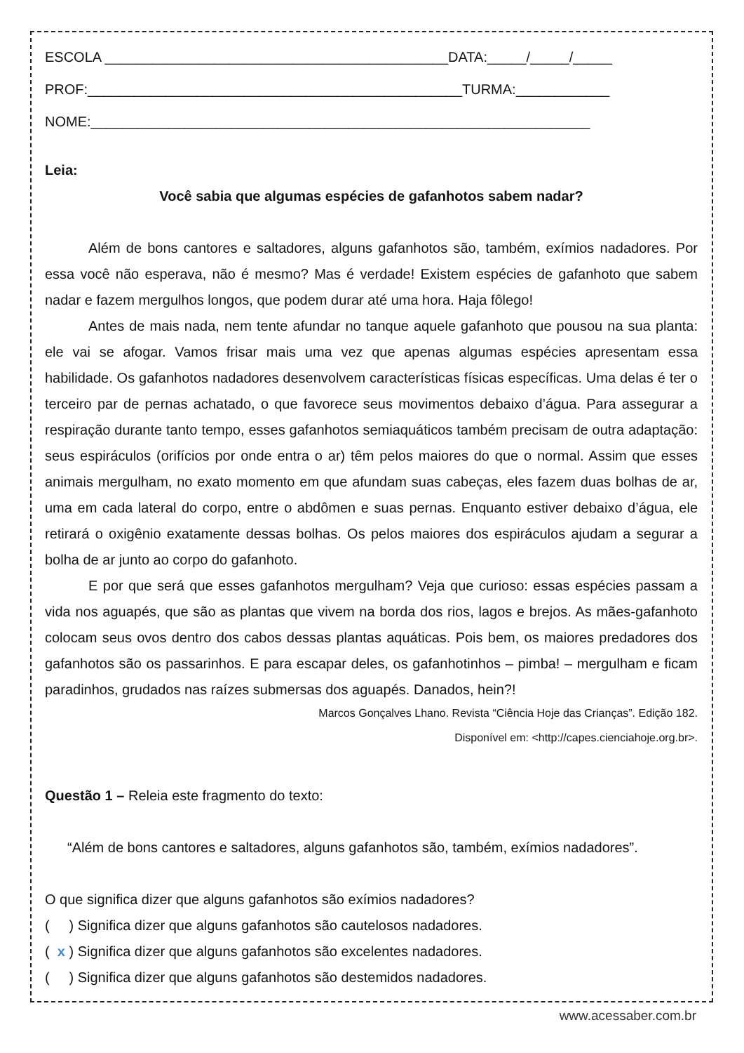ESCOLA ____________________________________________DATA:_____/_____/_____
PROF:________________________________________________TURMA:____________
NOME:________________________________________________________________
Leia:
Você sabia que algumas espécies de gafanhotos sabem nadar?
Além de bons cantores e saltadores, alguns gafanhotos são, também, exímios nadadores. Por essa você não esperava, não é mesmo? Mas é verdade! Existem espécies de gafanhoto que sabem nadar e fazem mergulhos longos, que podem durar até uma hora. Haja fôlego!
Antes de mais nada, nem tente afundar no tanque aquele gafanhoto que pousou na sua planta: ele vai se afogar. Vamos frisar mais uma vez que apenas algumas espécies apresentam essa habilidade. Os gafanhotos nadadores desenvolvem características físicas específicas. Uma delas é ter o terceiro par de pernas achatado, o que favorece seus movimentos debaixo d’água. Para assegurar a respiração durante tanto tempo, esses gafanhotos semiaquáticos também precisam de outra adaptação: seus espiráculos (orifícios por onde entra o ar) têm pelos maiores do que o normal. Assim que esses animais mergulham, no exato momento em que afundam suas cabeças, eles fazem duas bolhas de ar, uma em cada lateral do corpo, entre o abdômen e suas pernas. Enquanto estiver debaixo d’água, ele retirará o oxigênio exatamente dessas bolhas. Os pelos maiores dos espiráculos ajudam a segurar a bolha de ar junto ao corpo do gafanhoto.
E por que será que esses gafanhotos mergulham? Veja que curioso: essas espécies passam a vida nos aguapés, que são as plantas que vivem na borda dos rios, lagos e brejos. As mães-gafanhoto colocam seus ovos dentro dos cabos dessas plantas aquáticas. Pois bem, os maiores predadores dos gafanhotos são os passarinhos. E para escapar deles, os gafanhotinhos – pimba! – mergulham e ficam paradinhos, grudados nas raízes submersas dos aguapés. Danados, hein?!
Marcos Gonçalves Lhano. Revista “Ciência Hoje das Crianças”. Edição 182.
Disponível em: <http://capes.cienciahoje.org.br>.
Questão 1 – Releia este fragmento do texto:
“Além de bons cantores e saltadores, alguns gafanhotos são, também, exímios nadadores”.
O que significa dizer que alguns gafanhotos são exímios nadadores?
( ) Significa dizer que alguns gafanhotos são cautelosos nadadores.
( x ) Significa dizer que alguns gafanhotos são excelentes nadadores.
( ) Significa dizer que alguns gafanhotos são destemidos nadadores.
www.acessaber.com.br